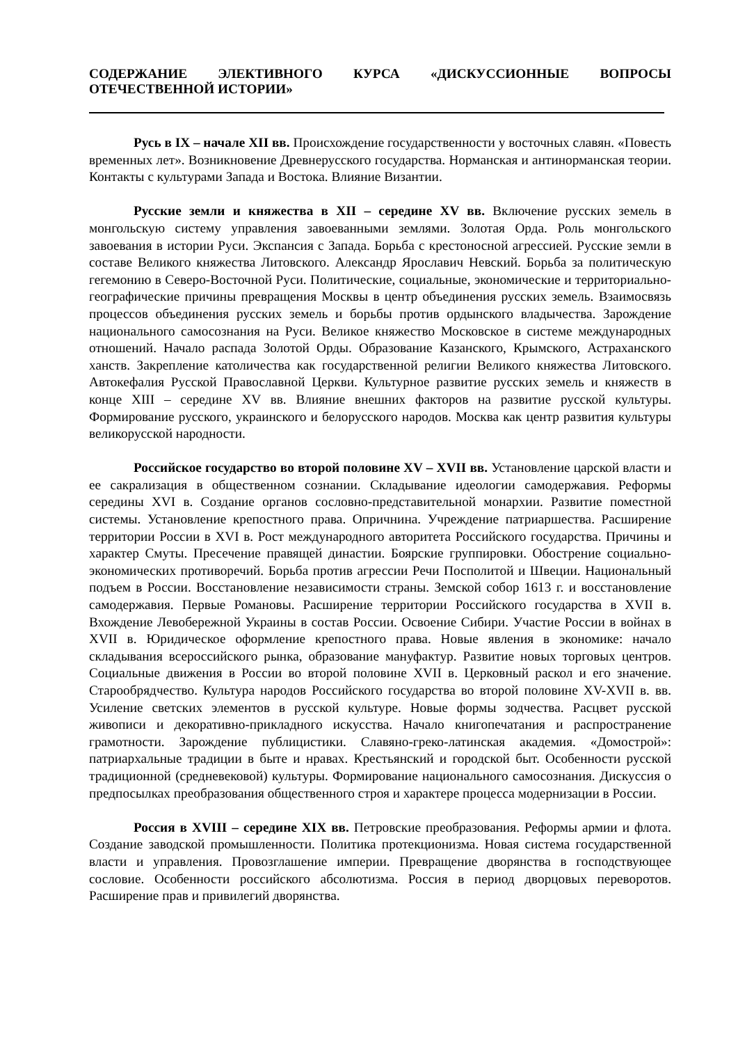СОДЕРЖАНИЕ ЭЛЕКТИВНОГО КУРСА «ДИСКУССИОННЫЕ ВОПРОСЫ ОТЕЧЕСТВЕННОЙ ИСТОРИИ»
Русь в IX – начале XII вв. Происхождение государственности у восточных славян. «Повесть временных лет». Возникновение Древнерусского государства. Норманская и антинорманская теории. Контакты с культурами Запада и Востока. Влияние Византии.
Русские земли и княжества в XII – середине XV вв. Включение русских земель в монгольскую систему управления завоеванными землями. Золотая Орда. Роль монгольского завоевания в истории Руси. Экспансия с Запада. Борьба с крестоносной агрессией. Русские земли в составе Великого княжества Литовского. Александр Ярославич Невский. Борьба за политическую гегемонию в Северо-Восточной Руси. Политические, социальные, экономические и территориально-географические причины превращения Москвы в центр объединения русских земель. Взаимосвязь процессов объединения русских земель и борьбы против ордынского владычества. Зарождение национального самосознания на Руси. Великое княжество Московское в системе международных отношений. Начало распада Золотой Орды. Образование Казанского, Крымского, Астраханского ханств. Закрепление католичества как государственной религии Великого княжества Литовского. Автокефалия Русской Православной Церкви. Культурное развитие русских земель и княжеств в конце XIII – середине XV вв. Влияние внешних факторов на развитие русской культуры. Формирование русского, украинского и белорусского народов. Москва как центр развития культуры великорусской народности.
Российское государство во второй половине XV – XVII вв. Установление царской власти и ее сакрализация в общественном сознании. Складывание идеологии самодержавия. Реформы середины XVI в. Создание органов сословно-представительной монархии. Развитие поместной системы. Установление крепостного права. Опричнина. Учреждение патриаршества. Расширение территории России в XVI в. Рост международного авторитета Российского государства. Причины и характер Смуты. Пресечение правящей династии. Боярские группировки. Обострение социально-экономических противоречий. Борьба против агрессии Речи Посполитой и Швеции. Национальный подъем в России. Восстановление независимости страны. Земской собор 1613 г. и восстановление самодержавия. Первые Романовы. Расширение территории Российского государства в XVII в. Вхождение Левобережной Украины в состав России. Освоение Сибири. Участие России в войнах в XVII в. Юридическое оформление крепостного права. Новые явления в экономике: начало складывания всероссийского рынка, образование мануфактур. Развитие новых торговых центров. Социальные движения в России во второй половине XVII в. Церковный раскол и его значение. Старообрядчество. Культура народов Российского государства во второй половине XV-XVII в. вв. Усиление светских элементов в русской культуре. Новые формы зодчества. Расцвет русской живописи и декоративно-прикладного искусства. Начало книгопечатания и распространение грамотности. Зарождение публицистики. Славяно-греко-латинская академия. «Домострой»: патриархальные традиции в быте и нравах. Крестьянский и городской быт. Особенности русской традиционной (средневековой) культуры. Формирование национального самосознания. Дискуссия о предпосылках преобразования общественного строя и характере процесса модернизации в России.
Россия в XVIII – середине XIX вв. Петровские преобразования. Реформы армии и флота. Создание заводской промышленности. Политика протекционизма. Новая система государственной власти и управления. Провозглашение империи. Превращение дворянства в господствующее сословие. Особенности российского абсолютизма. Россия в период дворцовых переворотов. Расширение прав и привилегий дворянства.